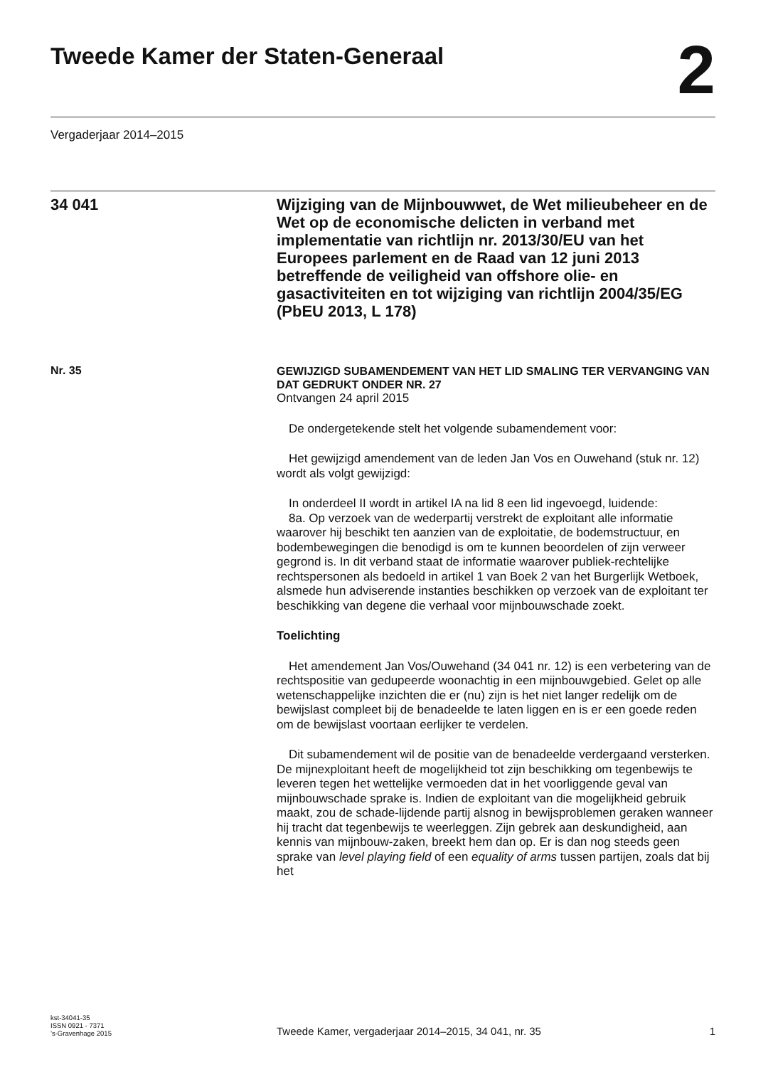Tweede Kamer der Staten-Generaal
2
Vergaderjaar 2014–2015
34 041
Wijziging van de Mijnbouwwet, de Wet milieubeheer en de Wet op de economische delicten in verband met implementatie van richtlijn nr. 2013/30/EU van het Europees parlement en de Raad van 12 juni 2013 betreffende de veiligheid van offshore olie- en gasactiviteiten en tot wijziging van richtlijn 2004/35/EG (PbEU 2013, L 178)
Nr. 35
GEWIJZIGD SUBAMENDEMENT VAN HET LID SMALING TER VERVANGING VAN DAT GEDRUKT ONDER NR. 27
Ontvangen 24 april 2015
De ondergetekende stelt het volgende subamendement voor:
Het gewijzigd amendement van de leden Jan Vos en Ouwehand (stuk nr. 12) wordt als volgt gewijzigd:
In onderdeel II wordt in artikel IA na lid 8 een lid ingevoegd, luidende:
8a. Op verzoek van de wederpartij verstrekt de exploitant alle informatie waarover hij beschikt ten aanzien van de exploitatie, de bodemstructuur, en bodembewegingen die benodigd is om te kunnen beoordelen of zijn verweer gegrond is. In dit verband staat de informatie waarover publiek-rechtelijke rechtspersonen als bedoeld in artikel 1 van Boek 2 van het Burgerlijk Wetboek, alsmede hun adviserende instanties beschikken op verzoek van de exploitant ter beschikking van degene die verhaal voor mijnbouwschade zoekt.
Toelichting
Het amendement Jan Vos/Ouwehand (34 041 nr. 12) is een verbetering van de rechtspositie van gedupeerde woonachtig in een mijnbouwgebied. Gelet op alle wetenschappelijke inzichten die er (nu) zijn is het niet langer redelijk om de bewijslast compleet bij de benadeelde te laten liggen en is er een goede reden om de bewijslast voortaan eerlijker te verdelen.
Dit subamendement wil de positie van de benadeelde verdergaand versterken. De mijnexploitant heeft de mogelijkheid tot zijn beschikking om tegenbewijs te leveren tegen het wettelijke vermoeden dat in het voorliggende geval van mijnbouwschade sprake is. Indien de exploitant van die mogelijkheid gebruik maakt, zou de schade-lijdende partij alsnog in bewijsproblemen geraken wanneer hij tracht dat tegenbewijs te weerleggen. Zijn gebrek aan deskundigheid, aan kennis van mijnbouw-zaken, breekt hem dan op. Er is dan nog steeds geen sprake van level playing field of een equality of arms tussen partijen, zoals dat bij het
kst-34041-35
ISSN 0921 - 7371
’s-Gravenhage 2015
Tweede Kamer, vergaderjaar 2014–2015, 34 041, nr. 35
1